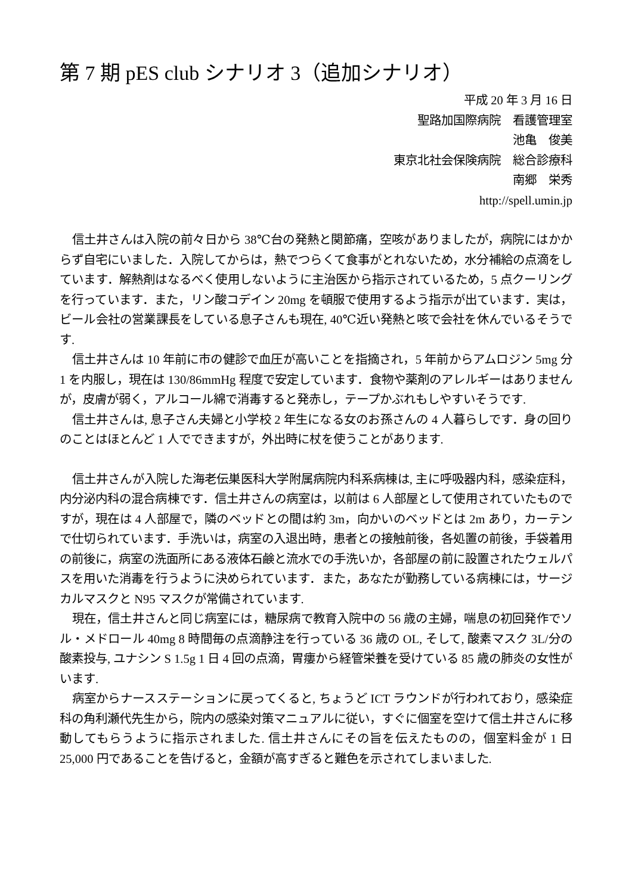第 7 期 pES club シナリオ 3（追加シナリオ）
平成 20 年 3 月 16 日
聖路加国際病院　看護管理室
池亀　俊美
東京北社会保険病院　総合診療科
南郷　栄秀
http://spell.umin.jp
信土井さんは入院の前々日から 38℃台の発熱と関節痛，空咳がありましたが，病院にはかからず自宅にいました．入院してからは，熱でつらくて食事がとれないため，水分補給の点滴をしています．解熱剤はなるべく使用しないように主治医から指示されているため，5 点クーリングを行っています．また，リン酸コデイン 20mg を頓服で使用するよう指示が出ています．実は，ビール会社の営業課長をしている息子さんも現在, 40℃近い発熱と咳で会社を休んでいるそうです.
信土井さんは 10 年前に市の健診で血圧が高いことを指摘され，5 年前からアムロジン 5mg 分 1 を内服し，現在は 130/86mmHg 程度で安定しています．食物や薬剤のアレルギーはありませんが，皮膚が弱く，アルコール綿で消毒すると発赤し，テープかぶれもしやすいそうです.
信土井さんは, 息子さん夫婦と小学校 2 年生になる女のお孫さんの 4 人暮らしです．身の回りのことはほとんど 1 人でできますが，外出時に杖を使うことがあります.
信土井さんが入院した海老伝巣医科大学附属病院内科系病棟は, 主に呼吸器内科，感染症科，内分泌内科の混合病棟です．信土井さんの病室は，以前は 6 人部屋として使用されていたものですが，現在は 4 人部屋で，隣のベッドとの間は約 3m，向かいのベッドとは 2m あり，カーテンで仕切られています．手洗いは，病室の入退出時，患者との接触前後，各処置の前後，手袋着用の前後に，病室の洗面所にある液体石鹸と流水での手洗いか，各部屋の前に設置されたウェルパスを用いた消毒を行うように決められています．また，あなたが勤務している病棟には，サージカルマスクと N95 マスクが常備されています.
現在，信土井さんと同じ病室には，糖尿病で教育入院中の 56 歳の主婦，喘息の初回発作でソル・メドロール 40mg 8 時間毎の点滴静注を行っている 36 歳の OL, そして, 酸素マスク 3L/分の酸素投与, ユナシン S 1.5g 1 日 4 回の点滴，胃瘻から経管栄養を受けている 85 歳の肺炎の女性がいます.
病室からナースステーションに戻ってくると, ちょうど ICT ラウンドが行われており，感染症科の角利瀬代先生から，院内の感染対策マニュアルに従い，すぐに個室を空けて信土井さんに移動してもらうように指示されました. 信土井さんにその旨を伝えたものの，個室料金が 1 日 25,000 円であることを告げると，金額が高すぎると難色を示されてしまいました.